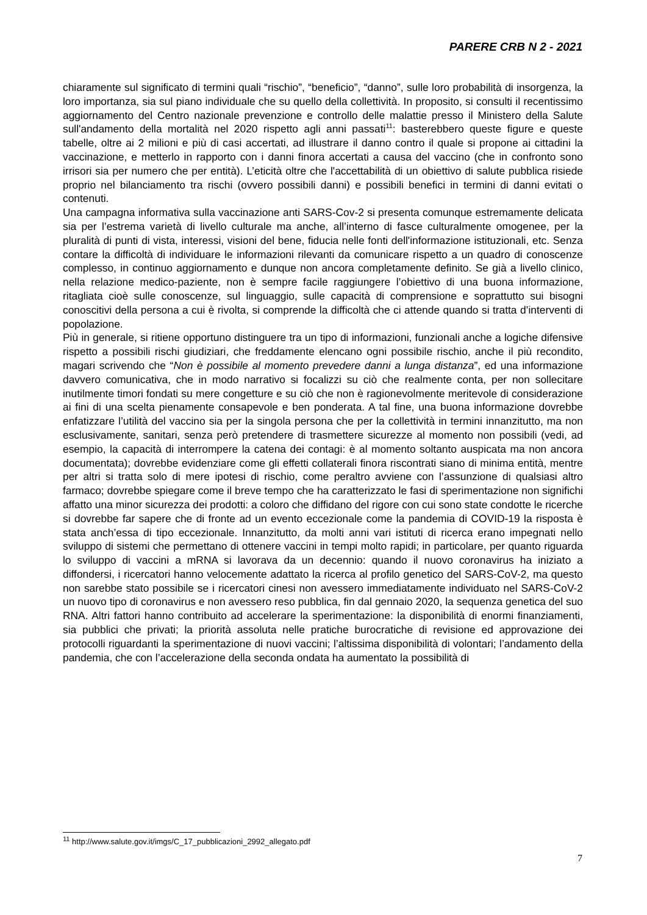PARERE CRB N 2 - 2021
chiaramente sul significato di termini quali “rischio”, “beneficio”, “danno”, sulle loro probabilità di insorgenza, la loro importanza, sia sul piano individuale che su quello della collettività. In proposito, si consulti il recentissimo aggiornamento del Centro nazionale prevenzione e controllo delle malattie presso il Ministero della Salute sull'andamento della mortalità nel 2020 rispetto agli anni passati<sup>11</sup>: basterebbero queste figure e queste tabelle, oltre ai 2 milioni e più di casi accertati, ad illustrare il danno contro il quale si propone ai cittadini la vaccinazione, e metterlo in rapporto con i danni finora accertati a causa del vaccino (che in confronto sono irrisori sia per numero che per entità). L’eticità oltre che l'accettabilità di un obiettivo di salute pubblica risiede proprio nel bilanciamento tra rischi (ovvero possibili danni) e possibili benefici in termini di danni evitati o contenuti.
Una campagna informativa sulla vaccinazione anti SARS-Cov-2 si presenta comunque estremamente delicata sia per l’estrema varietà di livello culturale ma anche, all’interno di fasce culturalmente omogenee, per la pluralità di punti di vista, interessi, visioni del bene, fiducia nelle fonti dell'informazione istituzionali, etc. Senza contare la difficoltà di individuare le informazioni rilevanti da comunicare rispetto a un quadro di conoscenze complesso, in continuo aggiornamento e dunque non ancora completamente definito. Se già a livello clinico, nella relazione medico-paziente, non è sempre facile raggiungere l’obiettivo di una buona informazione, ritagliata cioè sulle conoscenze, sul linguaggio, sulle capacità di comprensione e soprattutto sui bisogni conoscitivi della persona a cui è rivolta, si comprende la difficoltà che ci attende quando si tratta d’interventi di popolazione.
Più in generale, si ritiene opportuno distinguere tra un tipo di informazioni, funzionali anche a logiche difensive rispetto a possibili rischi giudiziari, che freddamente elencano ogni possibile rischio, anche il più recondito, magari scrivendo che “Non è possibile al momento prevedere danni a lunga distanza”, ed una informazione davvero comunicativa, che in modo narrativo si focalizzi su ciò che realmente conta, per non sollecitare inutilmente timori fondati su mere congetture e su ciò che non è ragionevolmente meritevole di considerazione ai fini di una scelta pienamente consapevole e ben ponderata. A tal fine, una buona informazione dovrebbe enfatizzare l’utilità del vaccino sia per la singola persona che per la collettività in termini innanzitutto, ma non esclusivamente, sanitari, senza però pretendere di trasmettere sicurezze al momento non possibili (vedi, ad esempio, la capacità di interrompere la catena dei contagi: è al momento soltanto auspicata ma non ancora documentata); dovrebbe evidenziare come gli effetti collaterali finora riscontrati siano di minima entità, mentre per altri si tratta solo di mere ipotesi di rischio, come peraltro avviene con l’assunzione di qualsiasi altro farmaco; dovrebbe spiegare come il breve tempo che ha caratterizzato le fasi di sperimentazione non significhi affatto una minor sicurezza dei prodotti: a coloro che diffidano del rigore con cui sono state condotte le ricerche si dovrebbe far sapere che di fronte ad un evento eccezionale come la pandemia di COVID-19 la risposta è stata anch’essa di tipo eccezionale. Innanzitutto, da molti anni vari istituti di ricerca erano impegnati nello sviluppo di sistemi che permettano di ottenere vaccini in tempi molto rapidi; in particolare, per quanto riguarda lo sviluppo di vaccini a mRNA si lavorava da un decennio: quando il nuovo coronavirus ha iniziato a diffondersi, i ricercatori hanno velocemente adattato la ricerca al profilo genetico del SARS-CoV-2, ma questo non sarebbe stato possibile se i ricercatori cinesi non avessero immediatamente individuato nel SARS-CoV-2 un nuovo tipo di coronavirus e non avessero reso pubblica, fin dal gennaio 2020, la sequenza genetica del suo RNA. Altri fattori hanno contribuito ad accelerare la sperimentazione: la disponibilità di enormi finanziamenti, sia pubblici che privati; la priorità assoluta nelle pratiche burocratiche di revisione ed approvazione dei protocolli riguardanti la sperimentazione di nuovi vaccini; l’altissima disponibilità di volontari; l’andamento della pandemia, che con l’accelerazione della seconda ondata ha aumentato la possibilità di
<sup>11</sup> http://www.salute.gov.it/imgs/C_17_pubblicazioni_2992_allegato.pdf
7